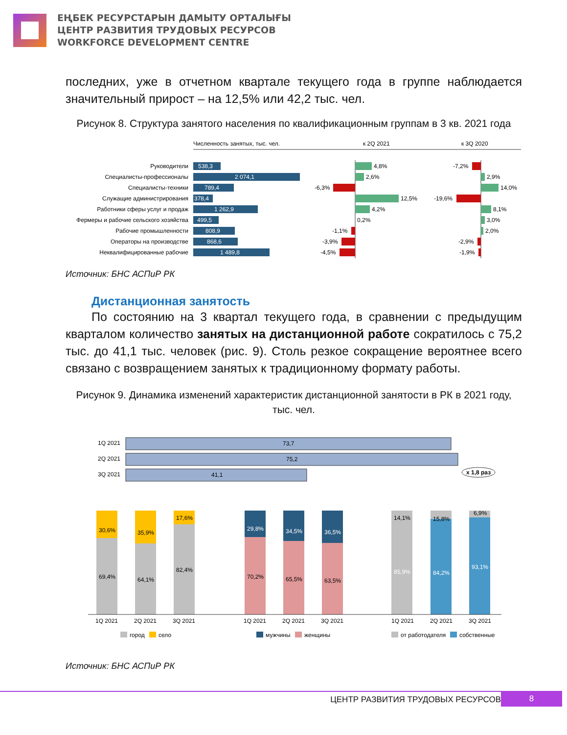ЕҢБЕК РЕСУРСТАРЫН ДАМЫТУ ОРТАЛЫҒЫ
ЦЕНТР РАЗВИТИЯ ТРУДОВЫХ РЕСУРСОВ
WORKFORCE DEVELOPMENT CENTRE
последних, уже в отчетном квартале текущего года в группе наблюдается значительный прирост – на 12,5% или 42,2 тыс. чел.
Рисунок 8. Структура занятого населения по квалификационным группам в 3 кв. 2021 года
Численность занятых, тыс. чел.
к 2Q 2021
к 3Q 2020
Руководители
Специалисты-профессионалы
Специалисты-техники
Служащие администрирования
Работники сферы услуг и продаж
Фермеры и рабочие сельского хозяйства
Рабочие промышленности
Операторы на производстве
Неквалифицированные рабочие
538,3
2 074,1
789,4
378,4
1 262,9
499,5
808,9
868,6
1 489,8
4,8%
2,6%
-6,3%
12,5%
4,2%
0,2%
-1,1%
-3,9%
-4,5%
-7,2%
2,9%
14,0%
-19,6%
8,1%
3,0%
2,0%
-2,9%
-1,9%
Источник: БНС АСПиР РК
Дистанционная занятость
По состоянию на 3 квартал текущего года, в сравнении с предыдущим кварталом количество занятых на дистанционной работе сократилось с 75,2 тыс. до 41,1 тыс. человек (рис. 9). Столь резкое сокращение вероятнее всего связано с возвращением занятых к традиционному формату работы.
Рисунок 9. Динамика изменений характеристик дистанционной занятости в РК в 2021 году, тыс. чел.
1Q 2021
2Q 2021
3Q 2021
73,7
75,2
41,1
x 1,8 раз
30,6%
35,9%
17,6%
69,4%
64,1%
82,4%
29,8%
34,5%
36,5%
70,2%
65,5%
63,5%
14,1%
15,8%
6,9%
85,9%
84,2%
93,1%
1Q 2021
2Q 2021
3Q 2021
1Q 2021
2Q 2021
3Q 2021
1Q 2021
2Q 2021
3Q 2021
город
село
мужчины
женщины
от работодателя
собственные
Источник: БНС АСПиР РК
ЦЕНТР РАЗВИТИЯ ТРУДОВЫХ РЕСУРСОВ
8